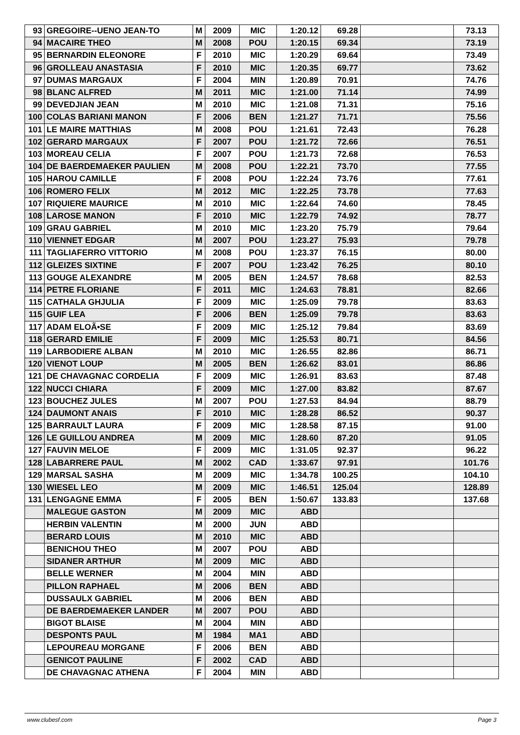| 93 | GREGOIRE--UENO JEAN-TO | M | 2009 | MIC | 1:20.12 | 69.28 | | 73.13 |
| 94 | MACAIRE THEO | M | 2008 | POU | 1:20.15 | 69.34 | | 73.19 |
| 95 | BERNARDIN ELEONORE | F | 2010 | MIC | 1:20.29 | 69.64 | | 73.49 |
| 96 | GROLLEAU ANASTASIA | F | 2010 | MIC | 1:20.35 | 69.77 | | 73.62 |
| 97 | DUMAS MARGAUX | F | 2004 | MIN | 1:20.89 | 70.91 | | 74.76 |
| 98 | BLANC ALFRED | M | 2011 | MIC | 1:21.00 | 71.14 | | 74.99 |
| 99 | DEVEDJIAN JEAN | M | 2010 | MIC | 1:21.08 | 71.31 | | 75.16 |
| 100 | COLAS BARIANI MANON | F | 2006 | BEN | 1:21.27 | 71.71 | | 75.56 |
| 101 | LE MAIRE MATTHIAS | M | 2008 | POU | 1:21.61 | 72.43 | | 76.28 |
| 102 | GERARD MARGAUX | F | 2007 | POU | 1:21.72 | 72.66 | | 76.51 |
| 103 | MOREAU CELIA | F | 2007 | POU | 1:21.73 | 72.68 | | 76.53 |
| 104 | DE BAERDEMAEKER PAULIEN | M | 2008 | POU | 1:22.21 | 73.70 | | 77.55 |
| 105 | HAROU CAMILLE | F | 2008 | POU | 1:22.24 | 73.76 | | 77.61 |
| 106 | ROMERO FELIX | M | 2012 | MIC | 1:22.25 | 73.78 | | 77.63 |
| 107 | RIQUIERE MAURICE | M | 2010 | MIC | 1:22.64 | 74.60 | | 78.45 |
| 108 | LAROSE MANON | F | 2010 | MIC | 1:22.79 | 74.92 | | 78.77 |
| 109 | GRAU GABRIEL | M | 2010 | MIC | 1:23.20 | 75.79 | | 79.64 |
| 110 | VIENNET EDGAR | M | 2007 | POU | 1:23.27 | 75.93 | | 79.78 |
| 111 | TAGLIAFERRO VITTORIO | M | 2008 | POU | 1:23.37 | 76.15 | | 80.00 |
| 112 | GLEIZES SIXTINE | F | 2007 | POU | 1:23.42 | 76.25 | | 80.10 |
| 113 | GOUGE ALEXANDRE | M | 2005 | BEN | 1:24.57 | 78.68 | | 82.53 |
| 114 | PETRE FLORIANE | F | 2011 | MIC | 1:24.63 | 78.81 | | 82.66 |
| 115 | CATHALA GHJULIA | F | 2009 | MIC | 1:25.09 | 79.78 | | 83.63 |
| 115 | GUIF LEA | F | 2006 | BEN | 1:25.09 | 79.78 | | 83.63 |
| 117 | ADAM ELOÃ•SE | F | 2009 | MIC | 1:25.12 | 79.84 | | 83.69 |
| 118 | GERARD EMILIE | F | 2009 | MIC | 1:25.53 | 80.71 | | 84.56 |
| 119 | LARBODIERE ALBAN | M | 2010 | MIC | 1:26.55 | 82.86 | | 86.71 |
| 120 | VIENOT LOUP | M | 2005 | BEN | 1:26.62 | 83.01 | | 86.86 |
| 121 | DE CHAVAGNAC CORDELIA | F | 2009 | MIC | 1:26.91 | 83.63 | | 87.48 |
| 122 | NUCCI CHIARA | F | 2009 | MIC | 1:27.00 | 83.82 | | 87.67 |
| 123 | BOUCHEZ JULES | M | 2007 | POU | 1:27.53 | 84.94 | | 88.79 |
| 124 | DAUMONT ANAIS | F | 2010 | MIC | 1:28.28 | 86.52 | | 90.37 |
| 125 | BARRAULT LAURA | F | 2009 | MIC | 1:28.58 | 87.15 | | 91.00 |
| 126 | LE GUILLOU ANDREA | M | 2009 | MIC | 1:28.60 | 87.20 | | 91.05 |
| 127 | FAUVIN MELOE | F | 2009 | MIC | 1:31.05 | 92.37 | | 96.22 |
| 128 | LABARRERE PAUL | M | 2002 | CAD | 1:33.67 | 97.91 | | 101.76 |
| 129 | MARSAL SASHA | M | 2009 | MIC | 1:34.78 | 100.25 | | 104.10 |
| 130 | WIESEL LEO | M | 2009 | MIC | 1:46.51 | 125.04 | | 128.89 |
| 131 | LENGAGNE EMMA | F | 2005 | BEN | 1:50.67 | 133.83 | | 137.68 |
| | MALEGUE GASTON | M | 2009 | MIC | ABD | | | |
| | HERBIN VALENTIN | M | 2000 | JUN | ABD | | | |
| | BERARD LOUIS | M | 2010 | MIC | ABD | | | |
| | BENICHOU THEO | M | 2007 | POU | ABD | | | |
| | SIDANER ARTHUR | M | 2009 | MIC | ABD | | | |
| | BELLE WERNER | M | 2004 | MIN | ABD | | | |
| | PILLON RAPHAEL | M | 2006 | BEN | ABD | | | |
| | DUSSAULX GABRIEL | M | 2006 | BEN | ABD | | | |
| | DE BAERDEMAEKER LANDER | M | 2007 | POU | ABD | | | |
| | BIGOT BLAISE | M | 2004 | MIN | ABD | | | |
| | DESPONTS PAUL | M | 1984 | MA1 | ABD | | | |
| | LEPOUREAU MORGANE | F | 2006 | BEN | ABD | | | |
| | GENICOT PAULINE | F | 2002 | CAD | ABD | | | |
| | DE CHAVAGNAC ATHENA | F | 2004 | MIN | ABD | | | |
www.clubesf.com Page 3